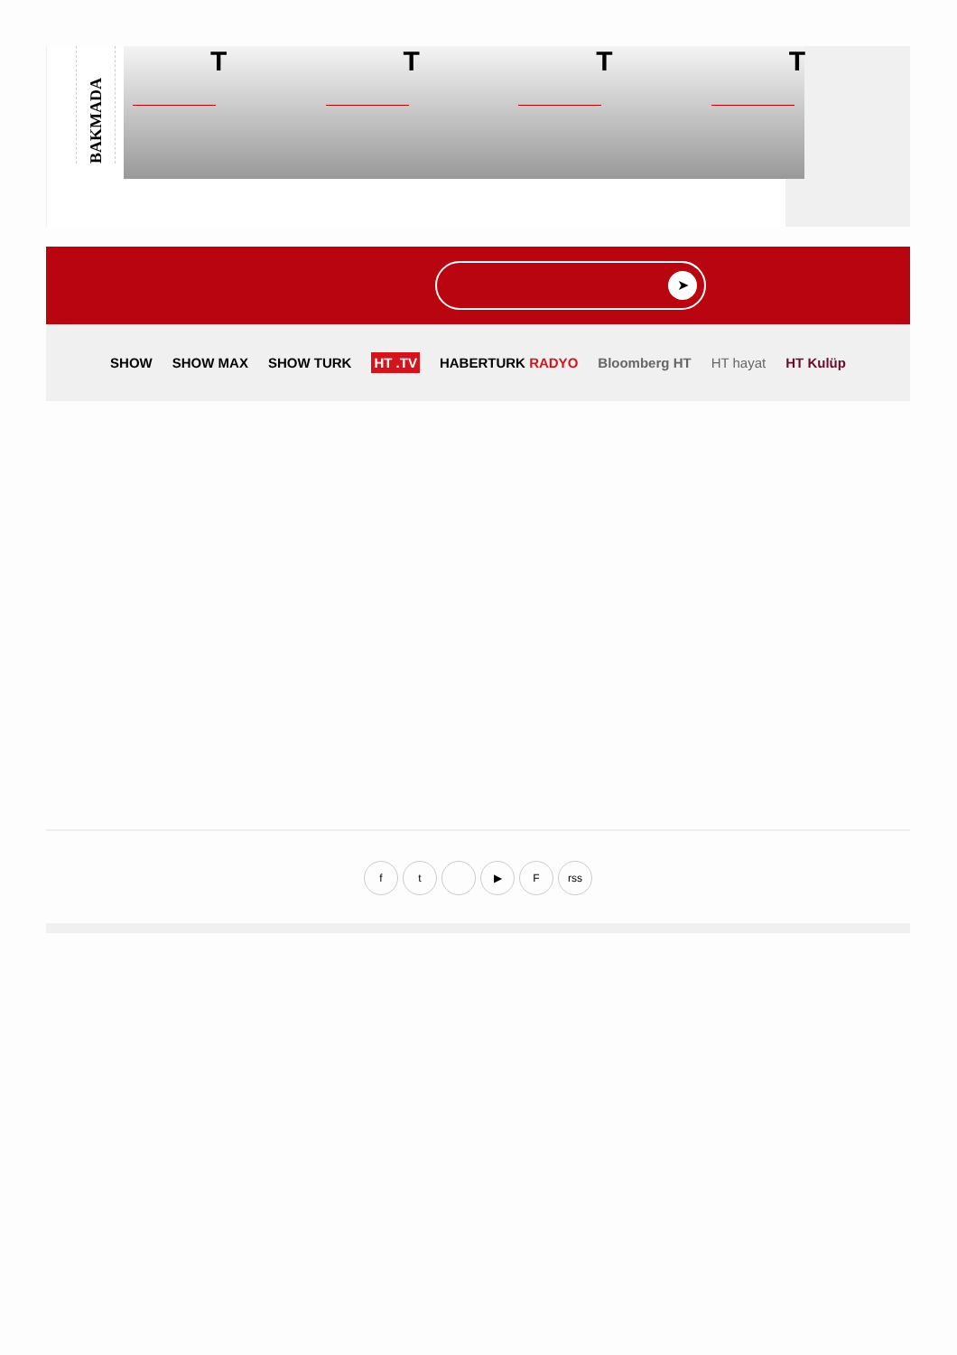BAKMADA
T
T
T
T
➤
SHOW SHOW MAX SHOW TURK HT .TV HABERTURK RADYO Bloomberg HT HT hayat HT Kulüp
ft ▶ F rss